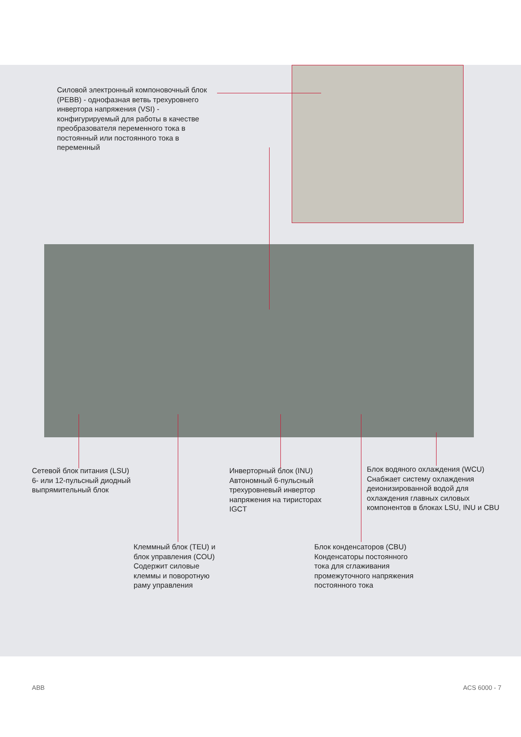Силовой электронный компоновочный блок (PEBB) - однофазная ветвь трехуровнего инвертора напряжения (VSI) - конфигурируемый для работы в качестве преобразователя переменного тока в постоянный или постоянного тока в переменный
Сетевой блок питания (LSU)
6- или 12-пульсный диодный выпрямительный блок
Инверторный блок (INU) Автономный 6-пульсный трехуровневый инвертор напряжения на тиристорах IGCT
Блок водяного охлаждения (WCU) Снабжает систему охлаждения деионизированной водой для охлаждения главных силовых компонентов в блоках LSU, INU и CBU
Клеммный блок (TEU) и блок управления (COU) Содержит силовые клеммы и поворотную раму управления
Блок конденсаторов (CBU) Конденсаторы постоянного тока для сглаживания промежуточного напряжения постоянного тока
ABB ACS 6000 - 7